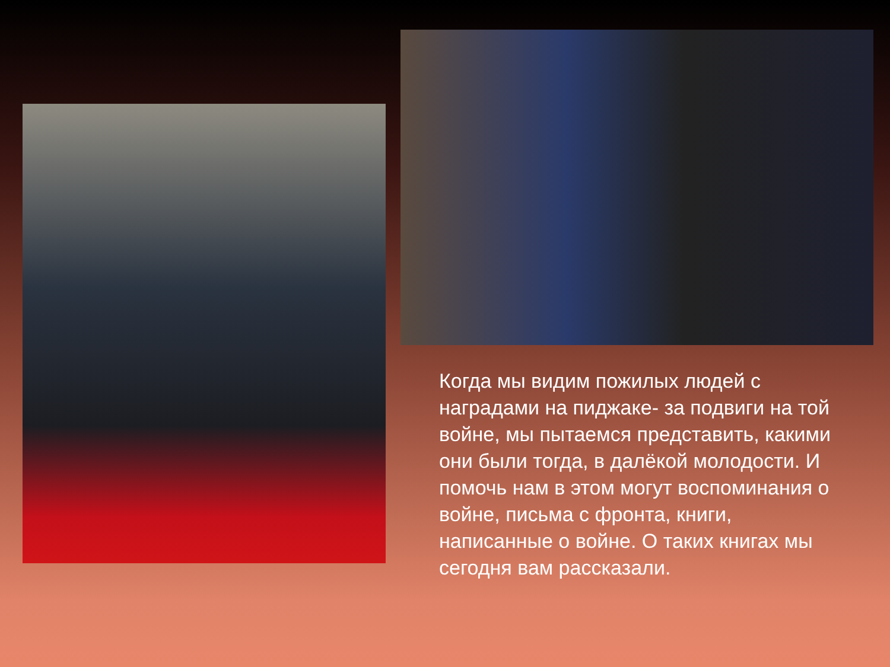Когда мы видим пожилых людей с наградами на пиджаке- за подвиги на той войне, мы пытаемся представить, какими они были тогда, в далёкой молодости. И помочь нам в этом могут воспоминания о войне, письма с фронта, книги, написанные о войне. О таких книгах мы сегодня вам рассказали.